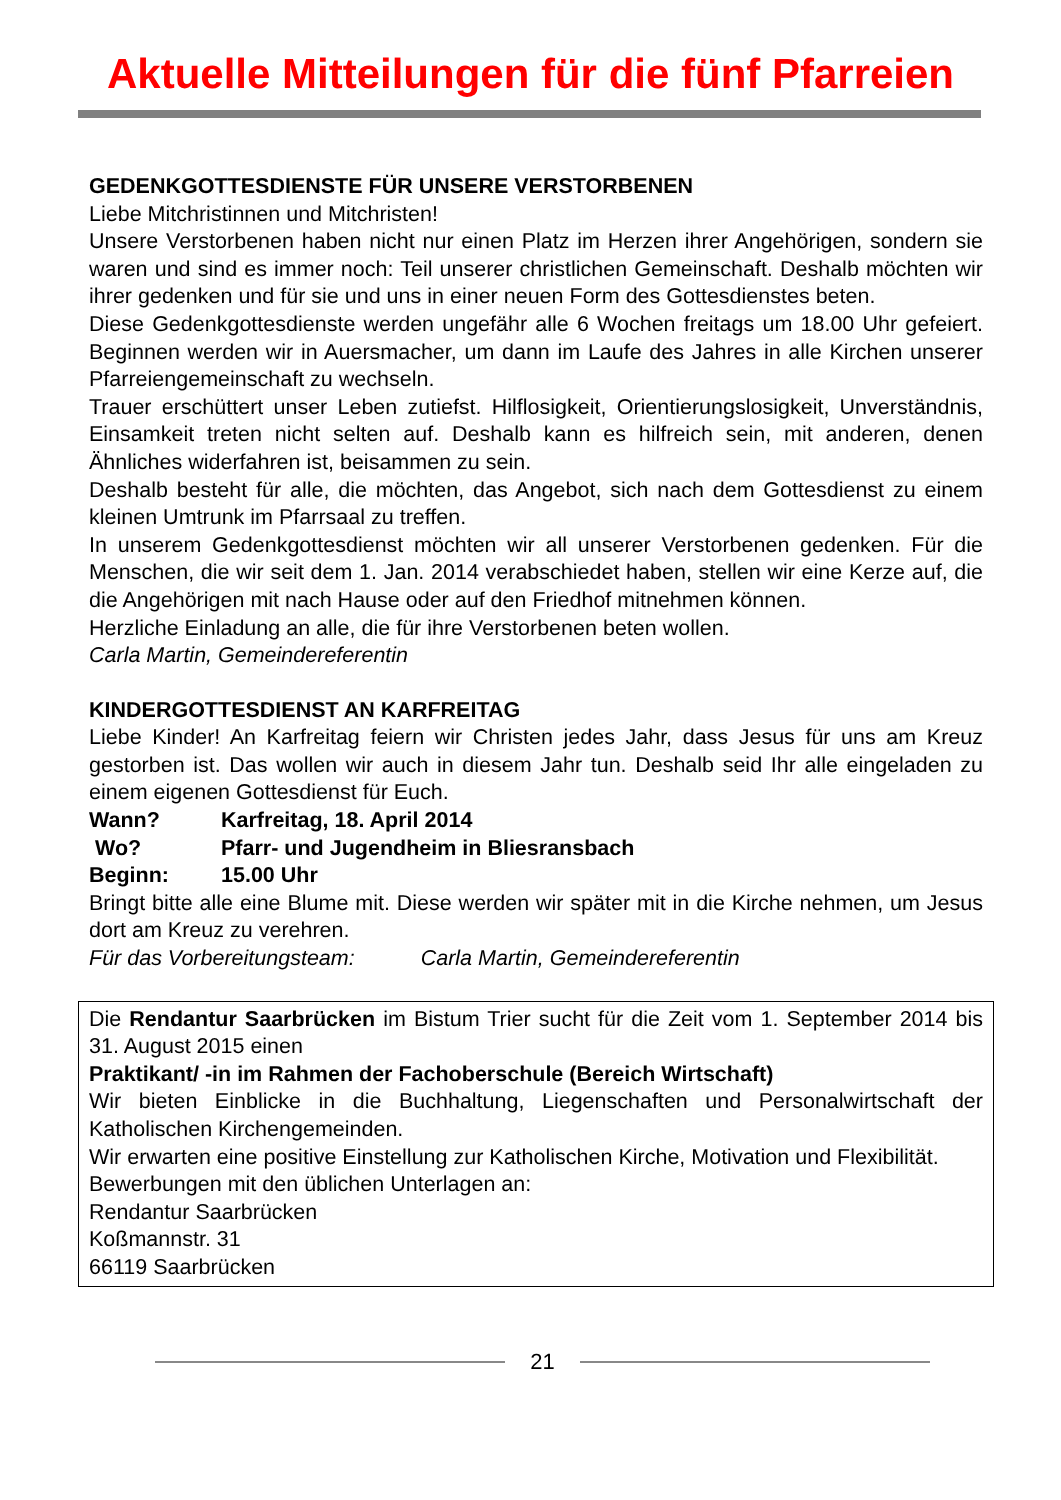Aktuelle Mitteilungen für die fünf Pfarreien
GEDENKGOTTESDIENSTE FÜR UNSERE VERSTORBENEN
Liebe Mitchristinnen und Mitchristen!
Unsere Verstorbenen haben nicht nur einen Platz im Herzen ihrer Angehörigen, sondern sie waren und sind es immer noch: Teil unserer christlichen Gemeinschaft. Deshalb möchten wir ihrer gedenken und für sie und uns in einer neuen Form des Gottesdienstes beten.
Diese Gedenkgottesdienste werden ungefähr alle 6 Wochen freitags um 18.00 Uhr gefeiert. Beginnen werden wir in Auersmacher, um dann im Laufe des Jahres in alle Kirchen unserer Pfarreiengemeinschaft zu wechseln.
Trauer erschüttert unser Leben zutiefst. Hilflosigkeit, Orientierungslosigkeit, Unverständnis, Einsamkeit treten nicht selten auf. Deshalb kann es hilfreich sein, mit anderen, denen Ähnliches widerfahren ist, beisammen zu sein.
Deshalb besteht für alle, die möchten, das Angebot, sich nach dem Gottesdienst zu einem kleinen Umtrunk im Pfarrsaal zu treffen.
In unserem Gedenkgottesdienst möchten wir all unserer Verstorbenen gedenken. Für die Menschen, die wir seit dem 1. Jan. 2014 verabschiedet haben, stellen wir eine Kerze auf, die die Angehörigen mit nach Hause oder auf den Friedhof mitnehmen können.
Herzliche Einladung an alle, die für ihre Verstorbenen beten wollen.
Carla Martin, Gemeindereferentin
KINDERGOTTESDIENST AN KARFREITAG
Liebe Kinder! An Karfreitag feiern wir Christen jedes Jahr, dass Jesus für uns am Kreuz gestorben ist. Das wollen wir auch in diesem Jahr tun. Deshalb seid Ihr alle eingeladen zu einem eigenen Gottesdienst für Euch.
Wann? Karfreitag, 18. April 2014
Wo? Pfarr- und Jugendheim in Bliesransbach
Beginn: 15.00 Uhr
Bringt bitte alle eine Blume mit. Diese werden wir später mit in die Kirche nehmen, um Jesus dort am Kreuz zu verehren.
Für das Vorbereitungsteam: Carla Martin, Gemeindereferentin
Die Rendantur Saarbrücken im Bistum Trier sucht für die Zeit vom 1. September 2014 bis 31. August 2015 einen
Praktikant/ -in im Rahmen der Fachoberschule (Bereich Wirtschaft)
Wir bieten Einblicke in die Buchhaltung, Liegenschaften und Personalwirtschaft der Katholischen Kirchengemeinden.
Wir erwarten eine positive Einstellung zur Katholischen Kirche, Motivation und Flexibilität.
Bewerbungen mit den üblichen Unterlagen an:
Rendantur Saarbrücken
Koßmannstr. 31
66119 Saarbrücken
21